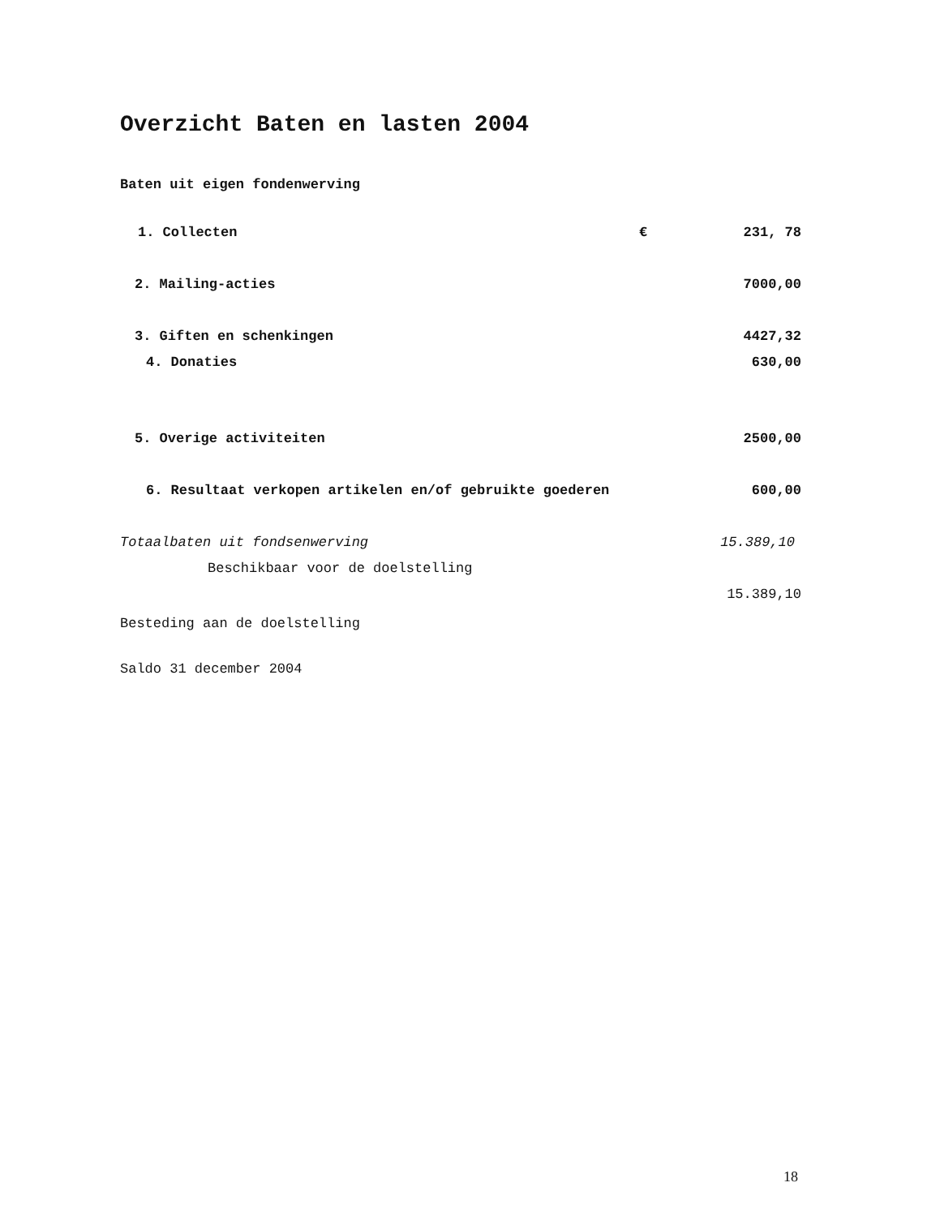Overzicht Baten en lasten 2004
Baten uit eigen fondenwerving
| 1. Collecten | € | 231, 78 |
| 2. Mailing-acties | | 7000,00 |
| 3. Giften en schenkingen | | 4427,32 |
| 4. Donaties | | 630,00 |
| 5. Overige activiteiten | | 2500,00 |
| 6. Resultaat verkopen artikelen en/of gebruikte goederen | | 600,00 |
| Totaalbaten uit fondsenwerving | | 15.389,10 |
| Beschikbaar voor de doelstelling | | |
| | | 15.389,10 |
| Besteding aan de doelstelling | | |
| Saldo 31 december 2004 | | |
18